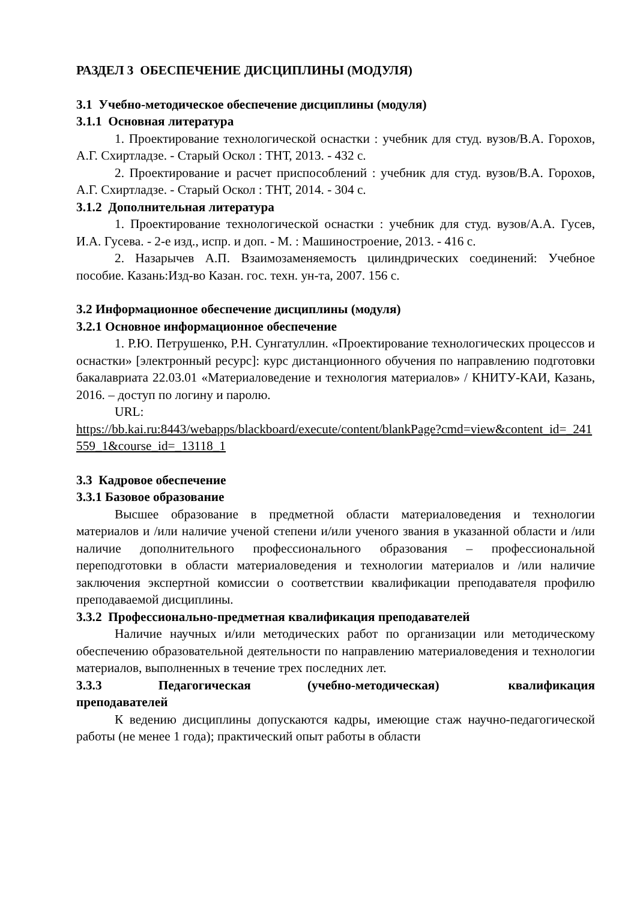РАЗДЕЛ 3 ОБЕСПЕЧЕНИЕ ДИСЦИПЛИНЫ (МОДУЛЯ)
3.1 Учебно-методическое обеспечение дисциплины (модуля)
3.1.1 Основная литература
1. Проектирование технологической оснастки : учебник для студ. вузов/В.А. Горохов, А.Г. Схиртладзе. - Старый Оскол : ТНТ, 2013. - 432 с.
2. Проектирование и расчет приспособлений : учебник для студ. вузов/В.А. Горохов, А.Г. Схиртладзе. - Старый Оскол : ТНТ, 2014. - 304 с.
3.1.2 Дополнительная литература
1. Проектирование технологической оснастки : учебник для студ. вузов/А.А. Гусев, И.А. Гусева. - 2-е изд., испр. и доп. - М. : Машиностроение, 2013. - 416 с.
2. Назарычев А.П. Взаимозаменяемость цилиндрических соединений: Учебное пособие. Казань:Изд-во Казан. гос. техн. ун-та, 2007. 156 с.
3.2 Информационное обеспечение дисциплины (модуля)
3.2.1 Основное информационное обеспечение
1. Р.Ю. Петрушенко, Р.Н. Сунгатуллин. «Проектирование технологических процессов и оснастки» [электронный ресурс]: курс дистанционного обучения по направлению подготовки бакалавриата 22.03.01 «Материаловедение и технология материалов» / КНИТУ-КАИ, Казань, 2016. – доступ по логину и паролю.
URL:
https://bb.kai.ru:8443/webapps/blackboard/execute/content/blankPage?cmd=view&content_id=_241559_1&course_id=_13118_1
3.3 Кадровое обеспечение
3.3.1 Базовое образование
Высшее образование в предметной области материаловедения и технологии материалов и /или наличие ученой степени и/или ученого звания в указанной области и /или наличие дополнительного профессионального образования – профессиональной переподготовки в области материаловедения и технологии материалов и /или наличие заключения экспертной комиссии о соответствии квалификации преподавателя профилю преподаваемой дисциплины.
3.3.2 Профессионально-предметная квалификация преподавателей
Наличие научных и/или методических работ по организации или методическому обеспечению образовательной деятельности по направлению материаловедения и технологии материалов, выполненных в течение трех последних лет.
3.3.3 Педагогическая (учебно-методическая) квалификация преподавателей
К ведению дисциплины допускаются кадры, имеющие стаж научно-педагогической работы (не менее 1 года); практический опыт работы в области